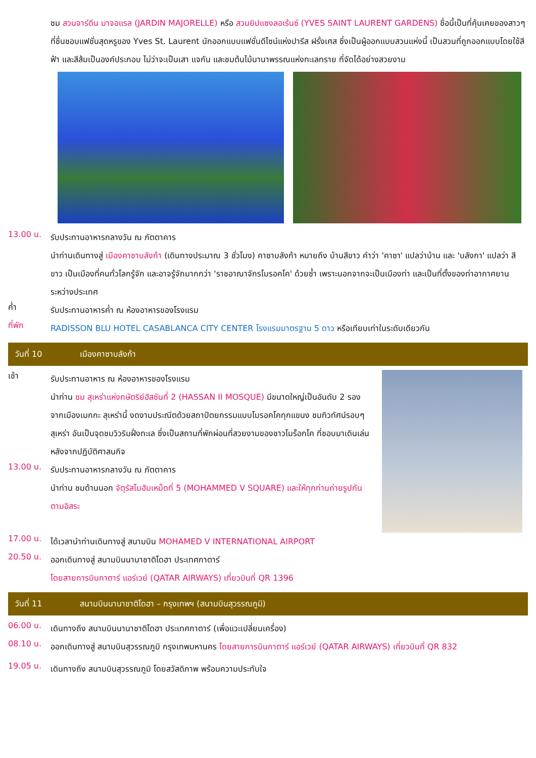ชม สวนจาร์ดีน มาจอแรล (JARDIN MAJORELLE) หรือ สวนยิปแซงลอเร้นซ์ (YVES SAINT LAURENT GARDENS) ชื่อนี้เป็นที่คุ้นเคยของสาวๆ ที่ชื่นชอบแฟชั่นสุดหรูของ Yves St. Laurent นักออกแบบแฟชั่นดีไซน์แห่งปารีส ฝรั่งเศส ซึ่งเป็นผู้ออกแบบสวนแห่งนี้ เป็นสวนที่ถูกออกแบบโดยใช้สีฟ้า และสีส้มเป็นองค์ประกอบ ไม่ว่าจะเป็นเสา แจกัน และชมต้นไม้นานาพรรณแห่งทะเลทราย ที่จัดได้อย่างสวยงาม
13.00 น.
รับประทานอาหารกลางวัน ณ ภัตตาคาร
นำท่านเดินทางสู่ เมืองคาซาบลังก้า (เดินทางประมาณ 3 ชั่วโมง) คาซาบลังก้า หมายถึง บ้านสีขาว คำว่า 'คาซา' แปลว่าบ้าน และ 'บลังกา' แปลว่า สีขาว เป็นเมืองที่คนทั่วโลกรู้จัก และอาจรู้จักมากกว่า 'ราชอาณาจักรโมรอคโค' ด้วยซ้ำ เพราะนอกจากจะเป็นเมืองท่า และเป็นที่ตั้งของท่าอากาศยานระหว่างประเทศ
ค่ำ
รับประทานอาหารค่ำ ณ ห้องอาหารของโรงแรม
ที่พัก
RADISSON BLU HOTEL CASABLANCA CITY CENTER โรงแรมมาตรฐาน 5 ดาว หรือเทียบเท่าในระดับเดียวกัน
วันที่ 10 เมืองคาซาบลังก้า
เช้า
รับประทานอาหาร ณ ห้องอาหารของโรงแรม
นำท่าน ชม สุเหร่าแห่งกษัตริย์ฮัสซันที่ 2 (HASSAN II MOSQUE) มีขนาดใหญ่เป็นอันดับ 2 รองจากเมืองเมกกะ สุเหร่านี้ งดงามประณีตด้วยสถาปัตยกรรมแบบโมรอคโคทุกแขนง ชมทิวทัศน์รอบๆ สุเหร่า อันเป็นจุดชมวิวริมฝั่งทะเล ซึ่งเป็นสถานที่พักผ่อนที่สวยงามของชาวโมร็อกโค ที่ชอบมาเดินเล่นหลังจากปฏิบัติศาสนกิจ
13.00 น.
รับประทานอาหารกลางวัน ณ ภัตตาคาร
นำท่าน ชมด้านนอก จัตุรัสโมฮัมเหม็ดที่ 5 (MOHAMMED V SQUARE) และให้ทุกท่านถ่ายรูปกันตามอิสระ
17.00 น.
ได้เวลานำท่านเดินทางสู่ สนามบิน MOHAMED V INTERNATIONAL AIRPORT
20.50 น.
ออกเดินทางสู่ สนามบินนานาชาติโดฮา ประเทศกาตาร์
โดยสายการบินกาตาร์ แอร์เวย์ (QATAR AIRWAYS) เที่ยวบินที่ QR 1396
วันที่ 11 สนามบินนานาชาติโดฮา – กรุงเทพฯ (สนามบินสุวรรณภูมิ)
06.00 น.
เดินทางถึง สนามบินนานาชาติโดฮา ประเทศกาตาร์ (เพื่อแวะเปลี่ยนเครื่อง)
08.10 น.
ออกเดินทางสู่ สนามบินสุวรรณภูมิ กรุงเทพมหานคร โดยสายการบินกาตาร์ แอร์เวย์ (QATAR AIRWAYS) เที่ยวบินที่ QR 832
19.05 น.
เดินทางถึง สนามบินสุวรรณภูมิ โดยสวัสดิภาพ พร้อมความประทับใจ